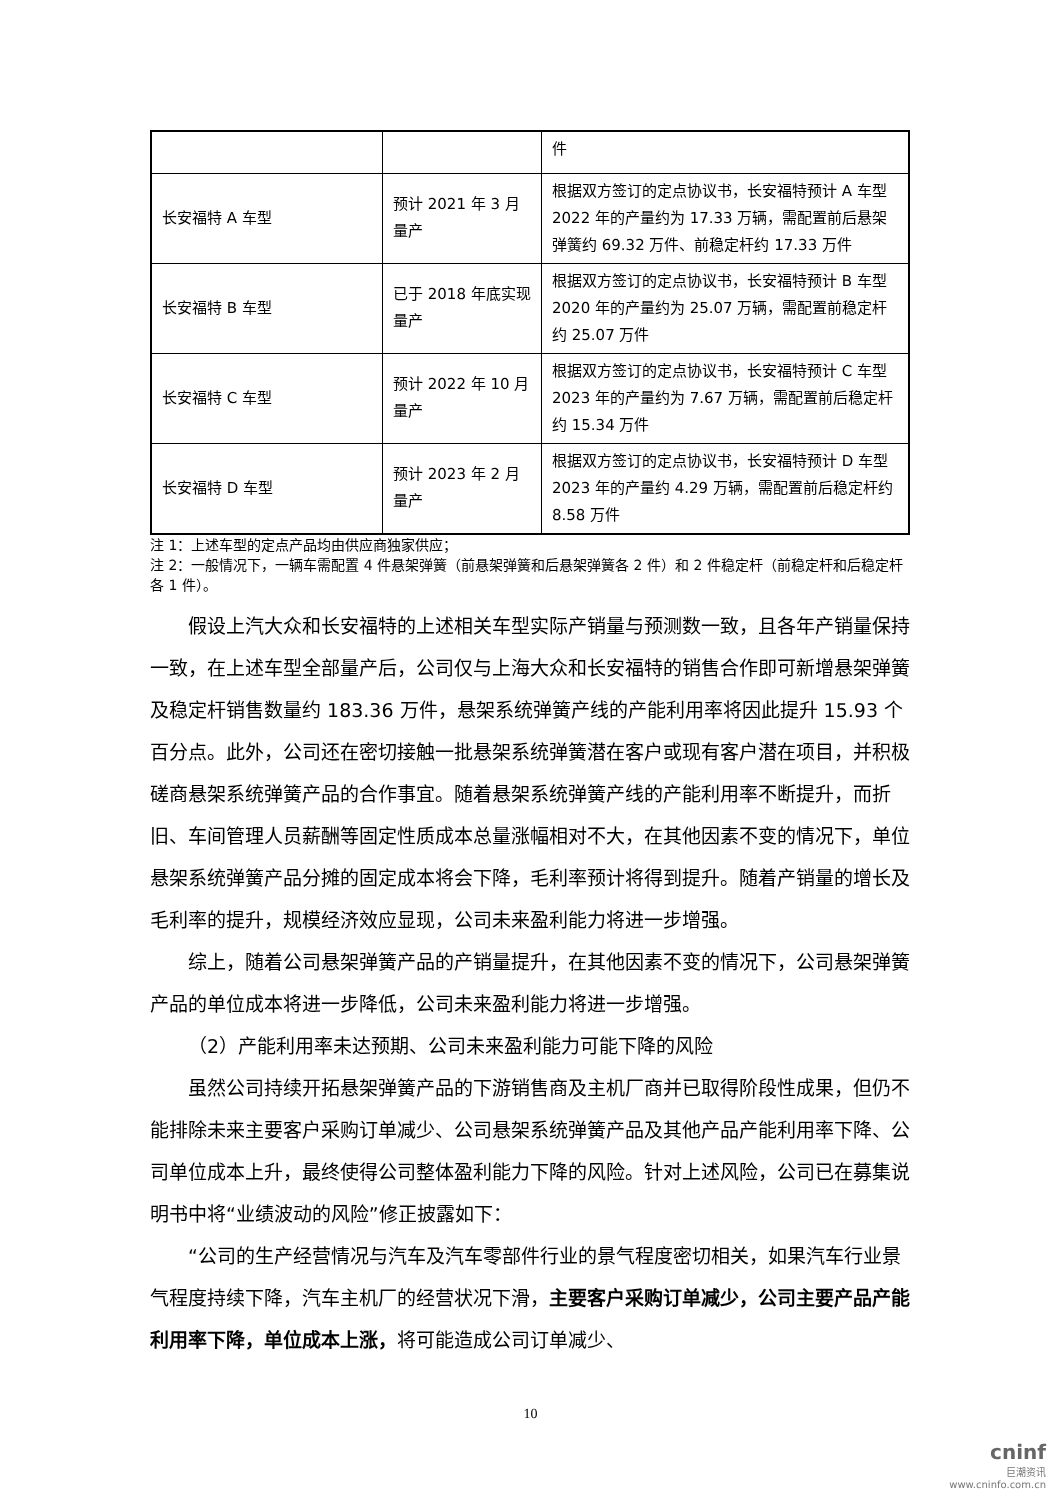| | | 件 |
| 长安福特 A 车型 | 预计 2021 年 3 月量产 | 根据双方签订的定点协议书，长安福特预计 A 车型 2022 年的产量约为 17.33 万辆，需配置前后悬架弹簧约 69.32 万件、前稳定杆约 17.33 万件 |
| 长安福特 B 车型 | 已于 2018 年底实现量产 | 根据双方签订的定点协议书，长安福特预计 B 车型 2020 年的产量约为 25.07 万辆，需配置前稳定杆约 25.07 万件 |
| 长安福特 C 车型 | 预计 2022 年 10 月量产 | 根据双方签订的定点协议书，长安福特预计 C 车型 2023 年的产量约为 7.67 万辆，需配置前后稳定杆约 15.34 万件 |
| 长安福特 D 车型 | 预计 2023 年 2 月量产 | 根据双方签订的定点协议书，长安福特预计 D 车型 2023 年的产量约 4.29 万辆，需配置前后稳定杆约 8.58 万件 |
注 1：上述车型的定点产品均由供应商独家供应；
注 2：一般情况下，一辆车需配置 4 件悬架弹簧（前悬架弹簧和后悬架弹簧各 2 件）和 2 件稳定杆（前稳定杆和后稳定杆各 1 件）。
假设上汽大众和长安福特的上述相关车型实际产销量与预测数一致，且各年产销量保持一致，在上述车型全部量产后，公司仅与上海大众和长安福特的销售合作即可新增悬架弹簧及稳定杆销售数量约 183.36 万件，悬架系统弹簧产线的产能利用率将因此提升 15.93 个百分点。此外，公司还在密切接触一批悬架系统弹簧潜在客户或现有客户潜在项目，并积极磋商悬架系统弹簧产品的合作事宜。随着悬架系统弹簧产线的产能利用率不断提升，而折旧、车间管理人员薪酬等固定性质成本总量涨幅相对不大，在其他因素不变的情况下，单位悬架系统弹簧产品分摊的固定成本将会下降，毛利率预计将得到提升。随着产销量的增长及毛利率的提升，规模经济效应显现，公司未来盈利能力将进一步增强。
综上，随着公司悬架弹簧产品的产销量提升，在其他因素不变的情况下，公司悬架弹簧产品的单位成本将进一步降低，公司未来盈利能力将进一步增强。
（2）产能利用率未达预期、公司未来盈利能力可能下降的风险
虽然公司持续开拓悬架弹簧产品的下游销售商及主机厂商并已取得阶段性成果，但仍不能排除未来主要客户采购订单减少、公司悬架系统弹簧产品及其他产品产能利用率下降、公司单位成本上升，最终使得公司整体盈利能力下降的风险。针对上述风险，公司已在募集说明书中将“业绩波动的风险”修正披露如下：
“公司的生产经营情况与汽车及汽车零部件行业的景气程度密切相关，如果汽车行业景气程度持续下降，汽车主机厂的经营状况下滑，主要客户采购订单减少，公司主要产品产能利用率下降，单位成本上涨，将可能造成公司订单减少、
10
cninf
巨潮资讯
www.cninfo.com.cn